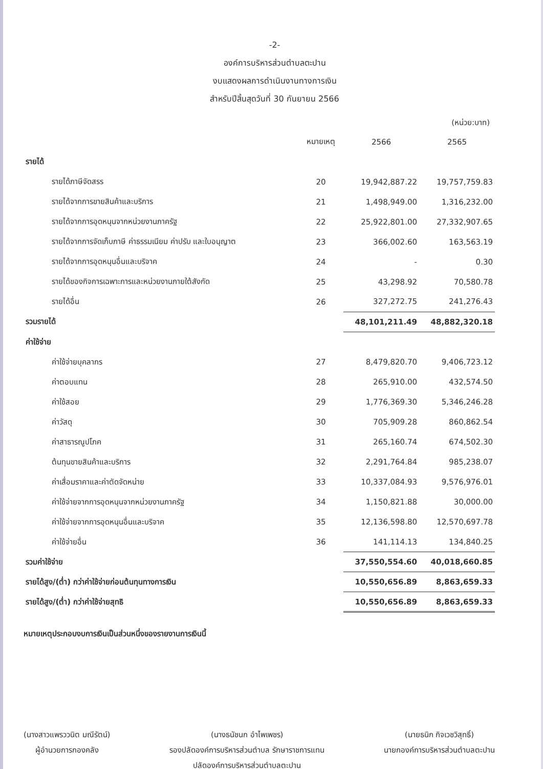-2-
องค์การบริหารส่วนตำบลตะปาน
งบแสดงผลการดำเนินงานทางการเงิน
สำหรับปีสิ้นสุดวันที่ 30 กันยายน 2566
(หน่วย:บาท)
| | หมายเหตุ | 2566 | 2565 |
| --- | --- | --- | --- |
| รายได้ | | | |
| รายได้ภาษีจัดสรร | 20 | 19,942,887.22 | 19,757,759.83 |
| รายได้จากการขายสินค้าและบริการ | 21 | 1,498,949.00 | 1,316,232.00 |
| รายได้จากการอุดหนุนจากหน่วยงานภาครัฐ | 22 | 25,922,801.00 | 27,332,907.65 |
| รายได้จากการจัดเก็บภาษี ค่าธรรมเนียม ค่าปรับ และใบอนุญาต | 23 | 366,002.60 | 163,563.19 |
| รายได้จากการอุดหนุนอื่นและบริจาค | 24 | - | 0.30 |
| รายได้ของกิจการเฉพาะการและหน่วยงานภายใต้สังกัด | 25 | 43,298.92 | 70,580.78 |
| รายได้อื่น | 26 | 327,272.75 | 241,276.43 |
| รวมรายได้ | | 48,101,211.49 | 48,882,320.18 |
| ค่าใช้จ่าย | | | |
| ค่าใช้จ่ายบุคลากร | 27 | 8,479,820.70 | 9,406,723.12 |
| ค่าตอบแทน | 28 | 265,910.00 | 432,574.50 |
| ค่าใช้สอย | 29 | 1,776,369.30 | 5,346,246.28 |
| ค่าวัสดุ | 30 | 705,909.28 | 860,862.54 |
| ค่าสาธารณูปโภค | 31 | 265,160.74 | 674,502.30 |
| ต้นทุนขายสินค้าและบริการ | 32 | 2,291,764.84 | 985,238.07 |
| ค่าเสื่อมราคาและค่าตัดจัดหน่าย | 33 | 10,337,084.93 | 9,576,976.01 |
| ค่าใช้จ่ายจากการอุดหนุนจากหน่วยงานภาครัฐ | 34 | 1,150,821.88 | 30,000.00 |
| ค่าใช้จ่ายจากการอุดหนุนอื่นและบริจาค | 35 | 12,136,598.80 | 12,570,697.78 |
| ค่าใช้จ่ายอื่น | 36 | 141,114.13 | 134,840.25 |
| รวมค่าใช้จ่าย | | 37,550,554.60 | 40,018,660.85 |
| รายได้สูง/(ต่ำ) กว่าค่าใช้จ่ายก่อนต้นทุนทางการเงิน | | 10,550,656.89 | 8,863,659.33 |
| รายได้สูง/(ต่ำ) กว่าค่าใช้จ่ายสุทธิ | | 10,550,656.89 | 8,863,659.33 |
หมายเหตุประกอบงบการเงินเป็นส่วนหนึ่งของรายงานการเงินนี้
(นางสาวแพรววนิต มณีรัตน์)
ผู้อำนวยการกองคลัง
(นางธนัชนก อำไพเพชร)
รองปลัดองค์การบริหารส่วนตำบล รักษาราชการแทน
ปลัดองค์การบริหารส่วนตำบลตะปาน
(นายธนิก กิจเวชวิสุทธิ์)
นายกองค์การบริหารส่วนตำบลตะปาน